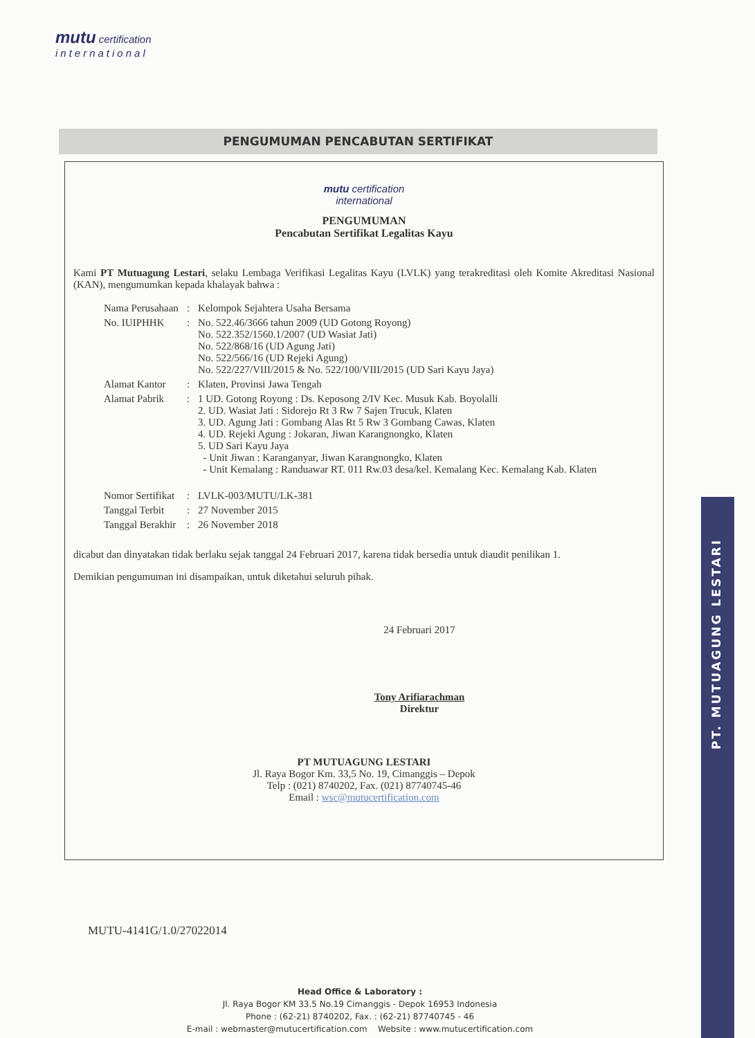mutu certification
international
PENGUMUMAN PENCABUTAN SERTIFIKAT
mutu certification
international
PENGUMUMAN
Pencabutan Sertifikat Legalitas Kayu
Kami PT Mutuagung Lestari, selaku Lembaga Verifikasi Legalitas Kayu (LVLK) yang terakreditasi oleh Komite Akreditasi Nasional (KAN), mengumumkan kepada khalayak bahwa :
| Nama Perusahaan | : | Kelompok Sejahtera Usaha Bersama |
| No. IUIPHHK | : | No. 522.46/3666 tahun 2009 (UD Gotong Royong) No. 522.352/1560.1/2007 (UD Wasiat Jati) No. 522/868/16 (UD Agung Jati) No. 522/566/16 (UD Rejeki Agung) No. 522/227/VIII/2015 & No. 522/100/VIII/2015 (UD Sari Kayu Jaya) |
| Alamat Kantor | : | Klaten, Provinsi Jawa Tengah |
| Alamat Pabrik | : | 1 UD. Gotong Royong : Ds. Keposong 2/IV Kec. Musuk Kab. Boyolalli 2. UD. Wasiat Jati : Sidorejo Rt 3 Rw 7 Sajen Trucuk, Klaten 3. UD. Agung Jati : Gombang Alas Rt 5 Rw 3 Gombang Cawas, Klaten 4. UD. Rejeki Agung : Jokaran, Jiwan Karangnongko, Klaten 5. UD Sari Kayu Jaya - Unit Jiwan : Karanganyar, Jiwan Karangnongko, Klaten - Unit Kemalang : Randuawar RT. 011 Rw.03 desa/kel. Kemalang Kec. Kemalang Kab. Klaten |
| Nomor Sertifikat | : | LVLK-003/MUTU/LK-381 |
| Tanggal Terbit | : | 27 November 2015 |
| Tanggal Berakhir | : | 26 November 2018 |
dicabut dan dinyatakan tidak berlaku sejak tanggal 24 Februari 2017, karena tidak bersedia untuk diaudit penilikan 1.
Demikian pengumuman ini disampaikan, untuk diketahui seluruh pihak.
24 Februari 2017
Tony Arifiarachman
Direktur
PT MUTUAGUNG LESTARI
Jl. Raya Bogor Km. 33,5 No. 19, Cimanggis – Depok
Telp : (021) 8740202, Fax. (021) 87740745-46
Email : wsc@mutucertification.com
PT. MUTUAGUNG LESTARI
MUTU-4141G/1.0/27022014
Head Office & Laboratory :
Jl. Raya Bogor KM 33.5 No.19 Cimanggis - Depok 16953 Indonesia
Phone : (62-21) 8740202, Fax. : (62-21) 87740745 - 46
E-mail : webmaster@mutucertification.com Website : www.mutucertification.com